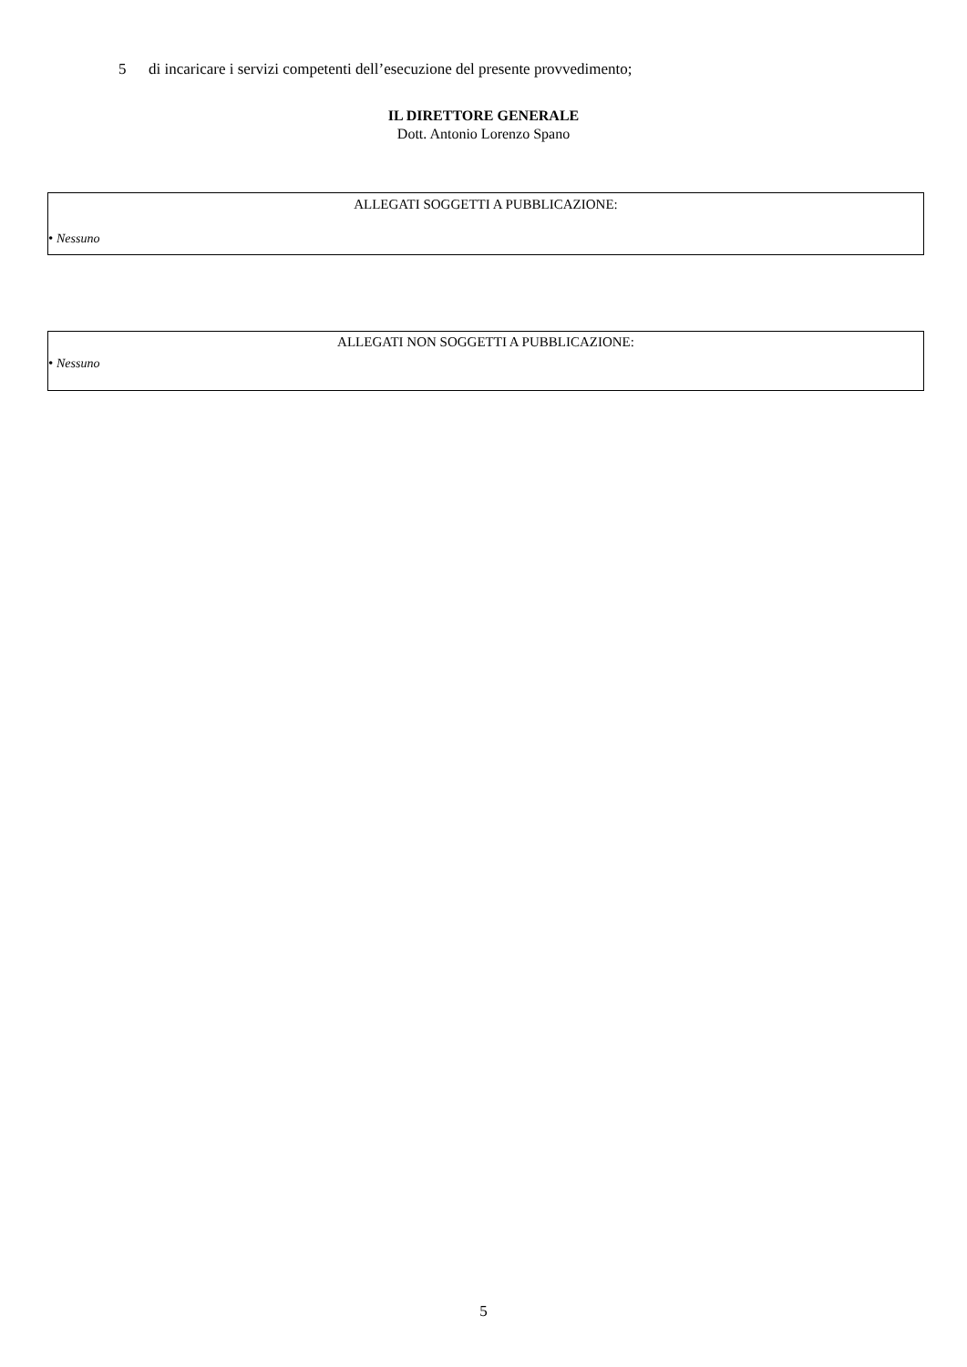5 di incaricare i servizi competenti dell’esecuzione del presente provvedimento;
IL DIRETTORE GENERALE
Dott. Antonio Lorenzo Spano
ALLEGATI SOGGETTI A PUBBLICAZIONE:
• Nessuno
ALLEGATI NON SOGGETTI A PUBBLICAZIONE:
• Nessuno
5